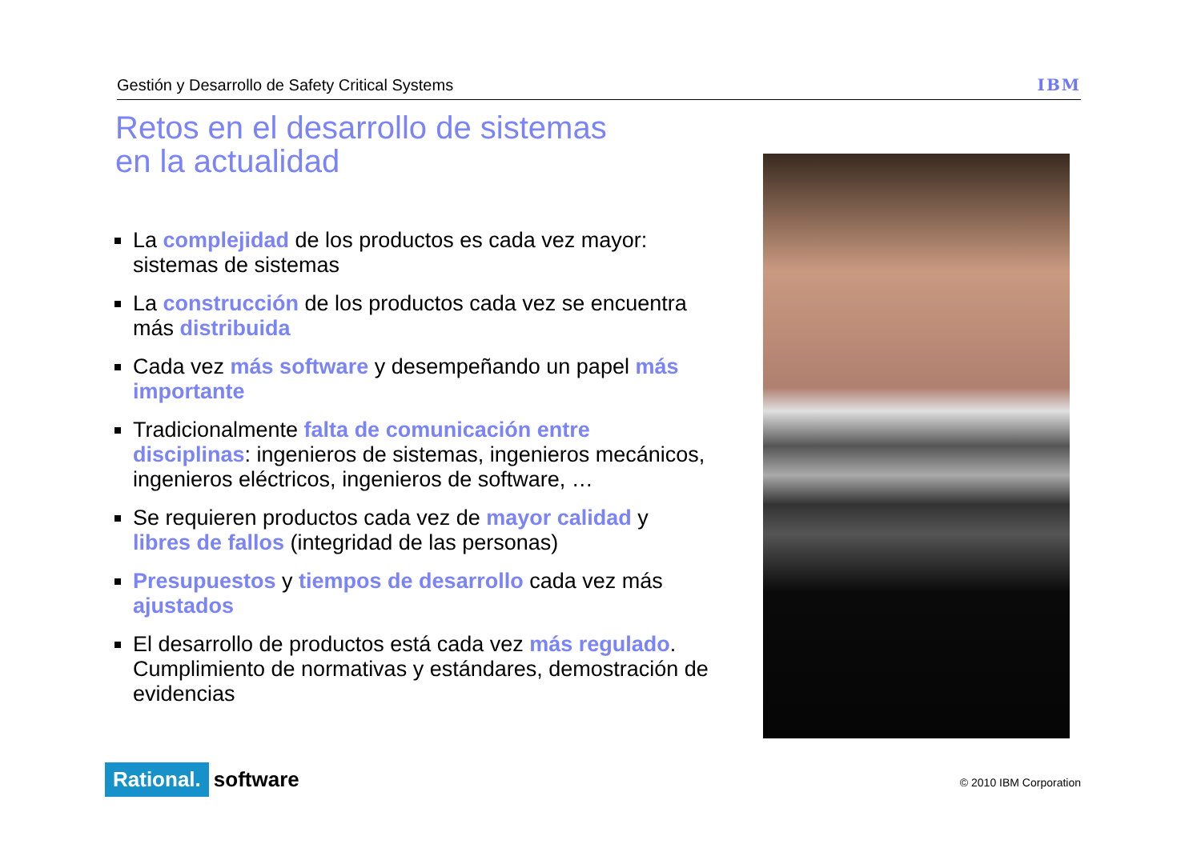Gestión y Desarrollo de Safety Critical Systems IBM
Retos en el desarrollo de sistemas
en la actualidad
La complejidad de los productos es cada vez mayor: sistemas de sistemas
La construcción de los productos cada vez se encuentra más distribuida
Cada vez más software y desempeñando un papel más importante
Tradicionalmente falta de comunicación entre disciplinas: ingenieros de sistemas, ingenieros mecánicos, ingenieros eléctricos, ingenieros de software, …
Se requieren productos cada vez de mayor calidad y libres de fallos (integridad de las personas)
Presupuestos y tiempos de desarrollo cada vez más ajustados
El desarrollo de productos está cada vez más regulado. Cumplimiento de normativas y estándares, demostración de evidencias
Rational. software © 2010 IBM Corporation